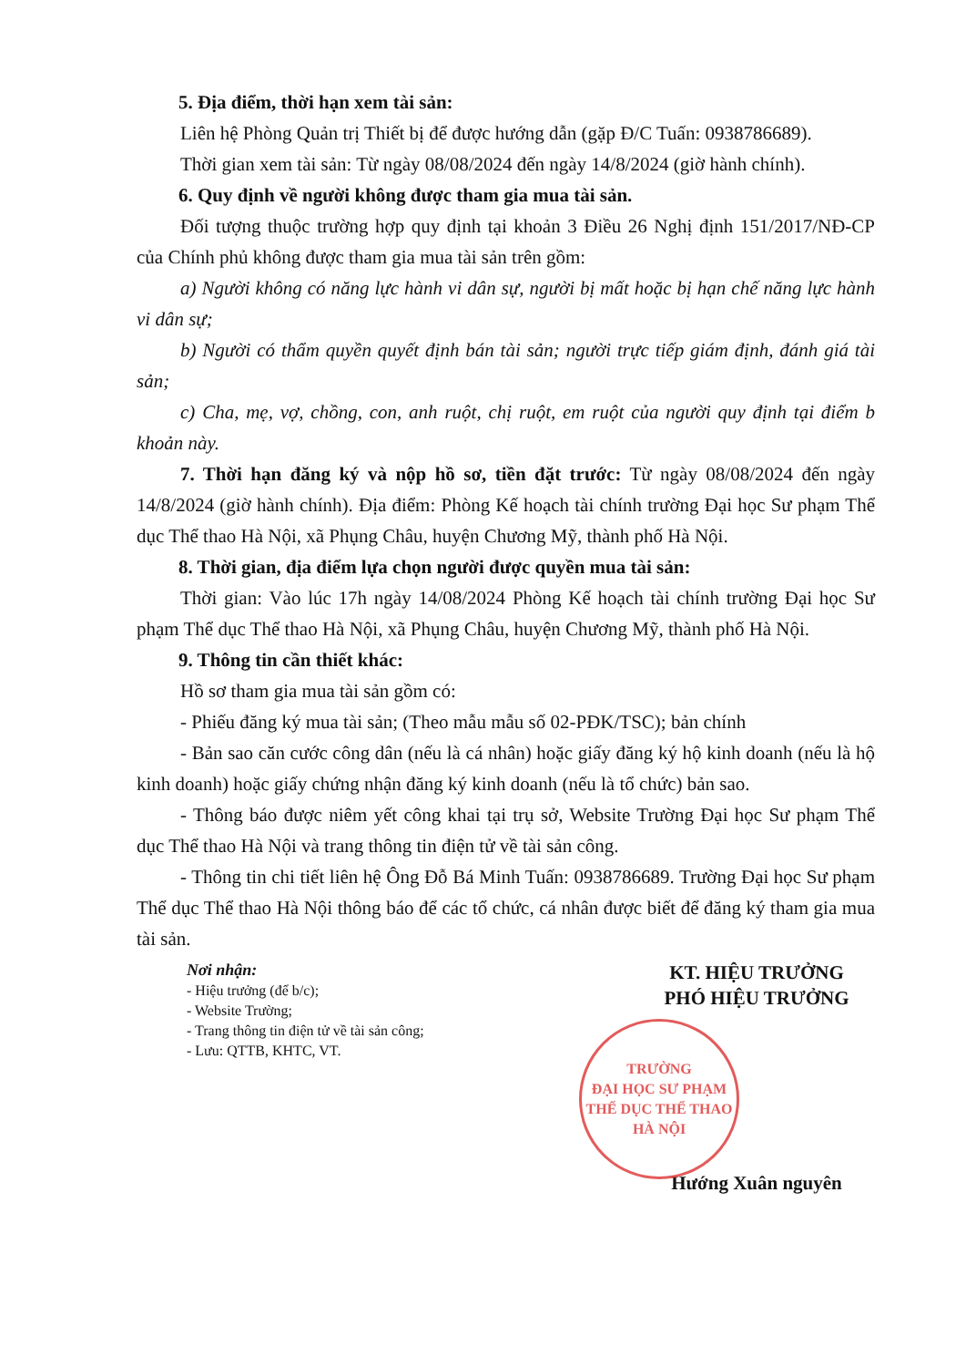5. Địa điểm, thời hạn xem tài sản:
Liên hệ Phòng Quản trị Thiết bị để được hướng dẫn (gặp Đ/C Tuấn: 0938786689).
Thời gian xem tài sản: Từ ngày 08/08/2024 đến ngày 14/8/2024 (giờ hành chính).
6. Quy định về người không được tham gia mua tài sản.
Đối tượng thuộc trường hợp quy định tại khoản 3 Điều 26 Nghị định 151/2017/NĐ-CP của Chính phủ không được tham gia mua tài sản trên gồm:
a) Người không có năng lực hành vi dân sự, người bị mất hoặc bị hạn chế năng lực hành vi dân sự;
b) Người có thẩm quyền quyết định bán tài sản; người trực tiếp giám định, đánh giá tài sản;
c) Cha, mẹ, vợ, chồng, con, anh ruột, chị ruột, em ruột của người quy định tại điểm b khoản này.
7. Thời hạn đăng ký và nộp hồ sơ, tiền đặt trước: Từ ngày 08/08/2024 đến ngày 14/8/2024 (giờ hành chính). Địa điểm: Phòng Kế hoạch tài chính trường Đại học Sư phạm Thể dục Thể thao Hà Nội, xã Phụng Châu, huyện Chương Mỹ, thành phố Hà Nội.
8. Thời gian, địa điểm lựa chọn người được quyền mua tài sản:
Thời gian: Vào lúc 17h ngày 14/08/2024 Phòng Kế hoạch tài chính trường Đại học Sư phạm Thể dục Thể thao Hà Nội, xã Phụng Châu, huyện Chương Mỹ, thành phố Hà Nội.
9. Thông tin cần thiết khác:
Hồ sơ tham gia mua tài sản gồm có:
- Phiếu đăng ký mua tài sản; (Theo mẫu mẫu số 02-PĐK/TSC); bản chính
- Bản sao căn cước công dân (nếu là cá nhân) hoặc giấy đăng ký hộ kinh doanh (nếu là hộ kinh doanh) hoặc giấy chứng nhận đăng ký kinh doanh (nếu là tổ chức) bản sao.
- Thông báo được niêm yết công khai tại trụ sở, Website Trường Đại học Sư phạm Thể dục Thể thao Hà Nội và trang thông tin điện tử về tài sản công.
- Thông tin chi tiết liên hệ Ông Đỗ Bá Minh Tuấn: 0938786689. Trường Đại học Sư phạm Thể dục Thể thao Hà Nội thông báo để các tổ chức, cá nhân được biết để đăng ký tham gia mua tài sản.
Nơi nhận:
- Hiệu trưởng (để b/c);
- Website Trường;
- Trang thông tin điện tử về tài sản công;
- Lưu: QTTB, KHTC, VT.
KT. HIỆU TRƯỞNG
PHÓ HIỆU TRƯỞNG
TRƯỜNG
ĐẠI HỌC SƯ PHẠM
THỂ DỤC THỂ THAO
HÀ NỘI
Hướng Xuân nguyên